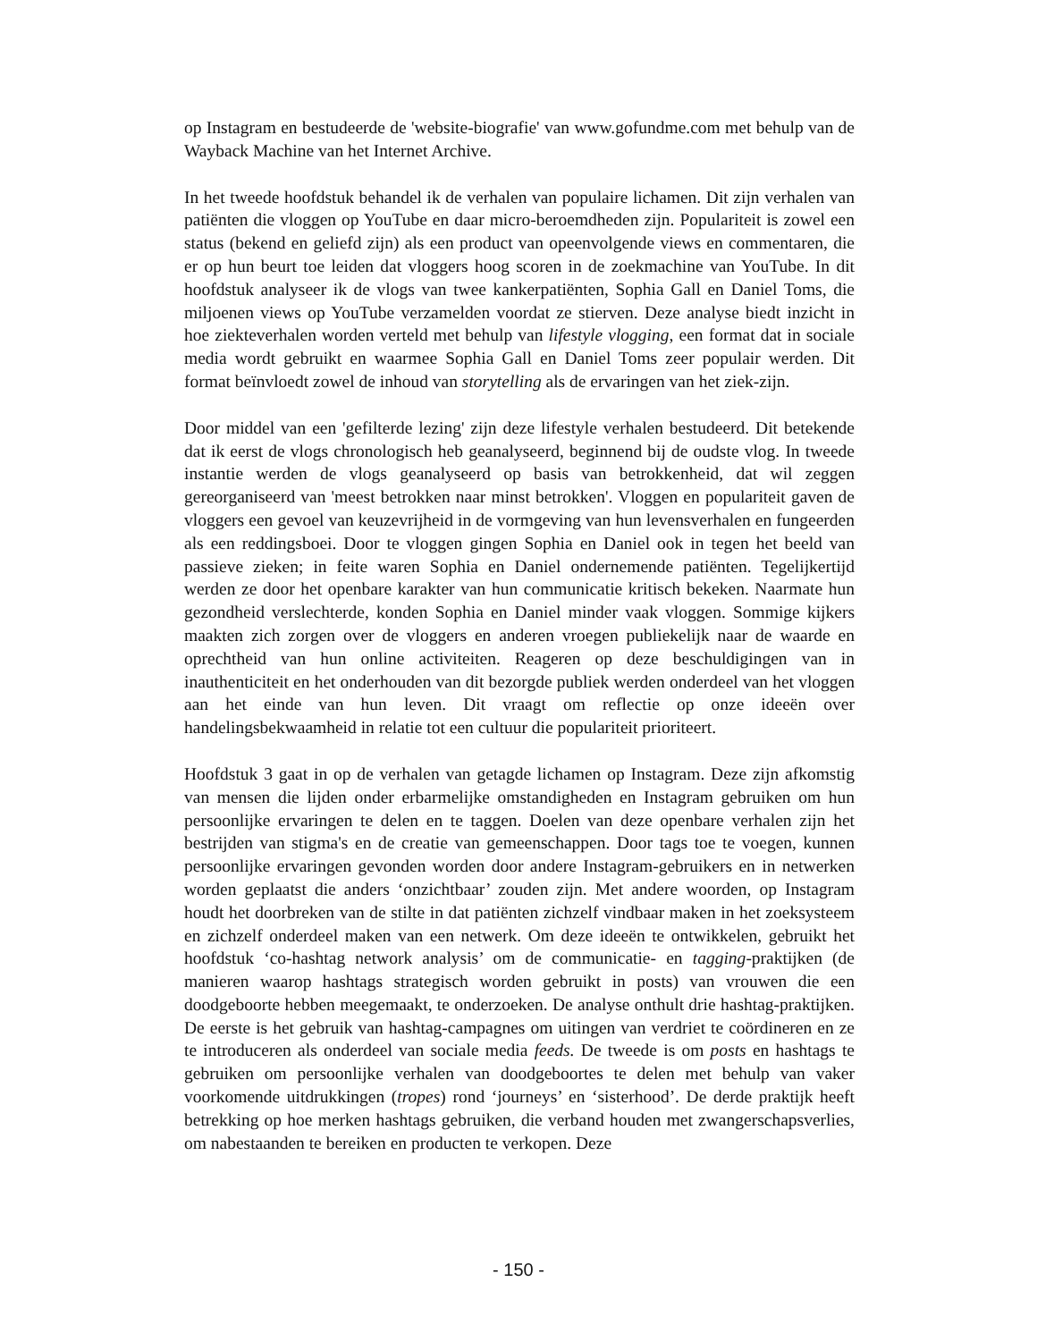op Instagram en bestudeerde de 'website-biografie' van www.gofundme.com met behulp van de Wayback Machine van het Internet Archive.
In het tweede hoofdstuk behandel ik de verhalen van populaire lichamen. Dit zijn verhalen van patiënten die vloggen op YouTube en daar micro-beroemdheden zijn. Populariteit is zowel een status (bekend en geliefd zijn) als een product van opeenvolgende views en commentaren, die er op hun beurt toe leiden dat vloggers hoog scoren in de zoekmachine van YouTube. In dit hoofdstuk analyseer ik de vlogs van twee kankerpatiënten, Sophia Gall en Daniel Toms, die miljoenen views op YouTube verzamelden voordat ze stierven. Deze analyse biedt inzicht in hoe ziekteverhalen worden verteld met behulp van lifestyle vlogging, een format dat in sociale media wordt gebruikt en waarmee Sophia Gall en Daniel Toms zeer populair werden. Dit format beïnvloedt zowel de inhoud van storytelling als de ervaringen van het ziek-zijn.
Door middel van een 'gefilterde lezing' zijn deze lifestyle verhalen bestudeerd. Dit betekende dat ik eerst de vlogs chronologisch heb geanalyseerd, beginnend bij de oudste vlog. In tweede instantie werden de vlogs geanalyseerd op basis van betrokkenheid, dat wil zeggen gereorganiseerd van 'meest betrokken naar minst betrokken'. Vloggen en populariteit gaven de vloggers een gevoel van keuzevrijheid in de vormgeving van hun levensverhalen en fungeerden als een reddingsboei. Door te vloggen gingen Sophia en Daniel ook in tegen het beeld van passieve zieken; in feite waren Sophia en Daniel ondernemende patiënten. Tegelijkertijd werden ze door het openbare karakter van hun communicatie kritisch bekeken. Naarmate hun gezondheid verslechterde, konden Sophia en Daniel minder vaak vloggen. Sommige kijkers maakten zich zorgen over de vloggers en anderen vroegen publiekelijk naar de waarde en oprechtheid van hun online activiteiten. Reageren op deze beschuldigingen van in inauthenticiteit en het onderhouden van dit bezorgde publiek werden onderdeel van het vloggen aan het einde van hun leven. Dit vraagt om reflectie op onze ideeën over handelingsbekwaamheid in relatie tot een cultuur die populariteit prioriteert.
Hoofdstuk 3 gaat in op de verhalen van getagde lichamen op Instagram. Deze zijn afkomstig van mensen die lijden onder erbarmelijke omstandigheden en Instagram gebruiken om hun persoonlijke ervaringen te delen en te taggen. Doelen van deze openbare verhalen zijn het bestrijden van stigma's en de creatie van gemeenschappen. Door tags toe te voegen, kunnen persoonlijke ervaringen gevonden worden door andere Instagram-gebruikers en in netwerken worden geplaatst die anders ‘onzichtbaar’ zouden zijn. Met andere woorden, op Instagram houdt het doorbreken van de stilte in dat patiënten zichzelf vindbaar maken in het zoeksysteem en zichzelf onderdeel maken van een netwerk. Om deze ideeën te ontwikkelen, gebruikt het hoofdstuk ‘co-hashtag network analysis’ om de communicatie- en tagging-praktijken (de manieren waarop hashtags strategisch worden gebruikt in posts) van vrouwen die een doodgeboorte hebben meegemaakt, te onderzoeken. De analyse onthult drie hashtag-praktijken. De eerste is het gebruik van hashtag-campagnes om uitingen van verdriet te coördineren en ze te introduceren als onderdeel van sociale media feeds. De tweede is om posts en hashtags te gebruiken om persoonlijke verhalen van doodgeboortes te delen met behulp van vaker voorkomende uitdrukkingen (tropes) rond ‘journeys’ en ‘sisterhood’. De derde praktijk heeft betrekking op hoe merken hashtags gebruiken, die verband houden met zwangerschapsverlies, om nabestaanden te bereiken en producten te verkopen. Deze
- 150 -